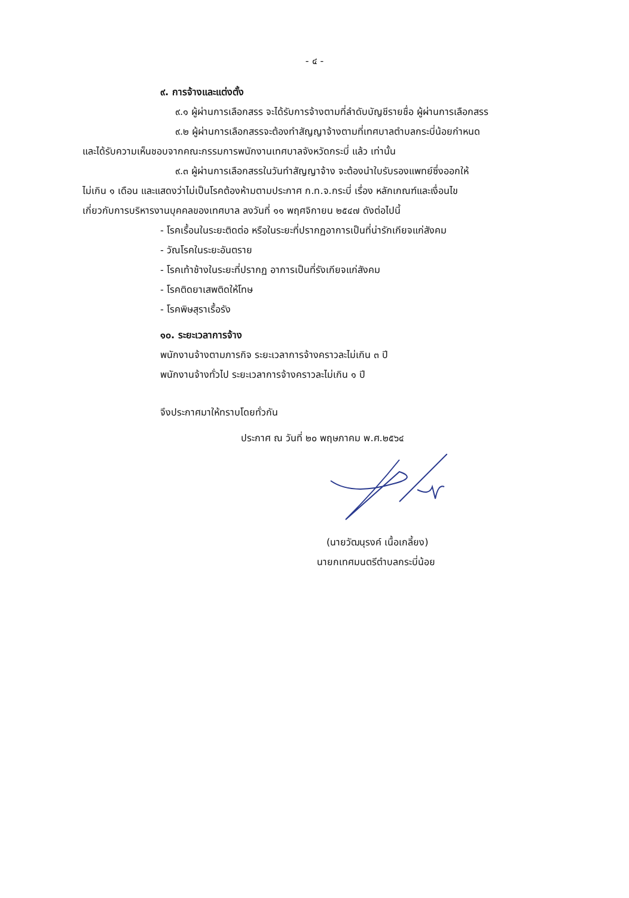- ๔ -
๙. การจ้างและแต่งตั้ง
๙.๑ ผู้ผ่านการเลือกสรร จะได้รับการจ้างตามที่ลำดับบัญชีรายชื่อ ผู้ผ่านการเลือกสรร
๙.๒ ผู้ผ่านการเลือกสรรจะต้องทำสัญญาจ้างตามที่เทศบาลตำบลกระบี่น้อยกำหนด
และได้รับความเห็นชอบจากคณะกรรมการพนักงานเทศบาลจังหวัดกระบี่ แล้ว เท่านั้น
๙.๓ ผู้ผ่านการเลือกสรรในวันทำสัญญาจ้าง จะต้องนำใบรับรองแพทย์ซึ่งออกให้
ไม่เกิน ๑ เดือน และแสดงว่าไม่เป็นโรคต้องห้ามตามประกาศ ก.ท.จ.กระบี่ เรื่อง หลักเกณฑ์และเงื่อนไข
เกี่ยวกับการบริหารงานบุคคลของเทศบาล ลงวันที่ ๑๑ พฤศจิกายน ๒๕๔๗ ดังต่อไปนี้
- โรคเรื้อนในระยะติดต่อ หรือในระยะที่ปรากฏอาการเป็นที่น่ารักเกียจแก่สังคม
- วัณโรคในระยะอันตราย
- โรคเท้าช้างในระยะที่ปรากฏ อาการเป็นที่รังเกียจแก่สังคม
- โรคติดยาเสพติดให้โทษ
- โรคพิษสุราเรื้อรัง
๑๐. ระยะเวลาการจ้าง
พนักงานจ้างตามภารกิจ ระยะเวลาการจ้างคราวละไม่เกิน ๓ ปี
พนักงานจ้างทั่วไป ระยะเวลาการจ้างคราวละไม่เกิน ๑ ปี
จึงประกาศมาให้ทราบโดยทั่วกัน
ประกาศ ณ วันที่ ๒๐ พฤษภาคม พ.ศ.๒๕๖๔
(นายวัฒนุรงค์ เนื้อเกลี้ยง)
นายกเทศมนตรีตำบลกระบี่น้อย